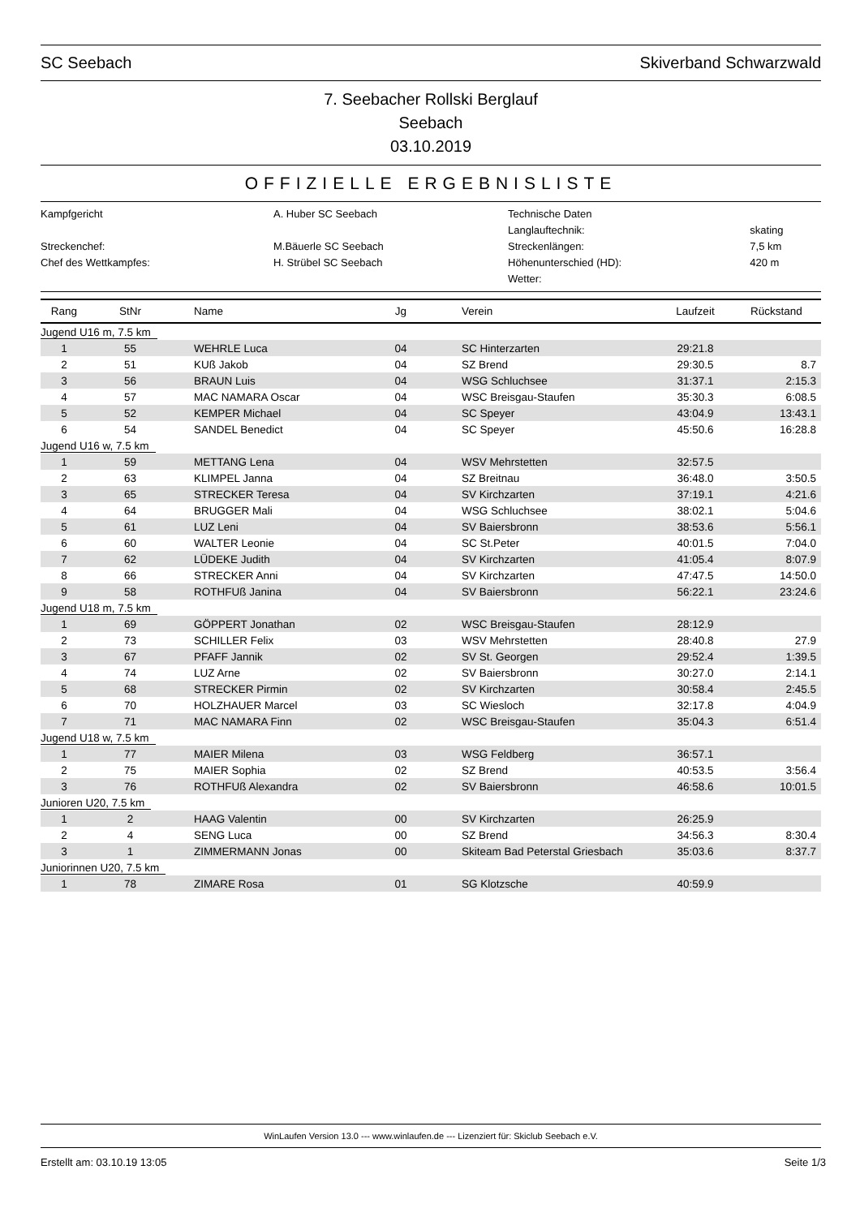SC Seebach Skiverband Schwarzwald
7. Seebacher Rollski Berglauf
Seebach
03.10.2019
OFFIZIELLE ERGEBNISLISTE
| Kampfgericht | A. Huber SC Seebach | Technische Daten | |
| | | Langlauftechnik: | skating |
| Streckenchef: | M.Bäuerle SC Seebach | Streckenlängen: | 7,5 km |
| Chef des Wettkampfes: | H. Strübel SC Seebach | Höhenunterschied (HD): | 420 m |
| | | Wetter: | |
| Rang | StNr | Name | Jg | Verein | Laufzeit | Rückstand |
| --- | --- | --- | --- | --- | --- | --- |
| Jugend U16 m, 7.5 km | | | | | | |
| 1 | 55 | WEHRLE Luca | 04 | SC Hinterzarten | 29:21.8 | |
| 2 | 51 | KUß Jakob | 04 | SZ Brend | 29:30.5 | 8.7 |
| 3 | 56 | BRAUN Luis | 04 | WSG Schluchsee | 31:37.1 | 2:15.3 |
| 4 | 57 | MAC NAMARA Oscar | 04 | WSC Breisgau-Staufen | 35:30.3 | 6:08.5 |
| 5 | 52 | KEMPER Michael | 04 | SC Speyer | 43:04.9 | 13:43.1 |
| 6 | 54 | SANDEL Benedict | 04 | SC Speyer | 45:50.6 | 16:28.8 |
| Jugend U16 w, 7.5 km | | | | | | |
| 1 | 59 | METTANG Lena | 04 | WSV Mehrstetten | 32:57.5 | |
| 2 | 63 | KLIMPEL Janna | 04 | SZ Breitnau | 36:48.0 | 3:50.5 |
| 3 | 65 | STRECKER Teresa | 04 | SV Kirchzarten | 37:19.1 | 4:21.6 |
| 4 | 64 | BRUGGER Mali | 04 | WSG Schluchsee | 38:02.1 | 5:04.6 |
| 5 | 61 | LUZ Leni | 04 | SV Baiersbronn | 38:53.6 | 5:56.1 |
| 6 | 60 | WALTER Leonie | 04 | SC St.Peter | 40:01.5 | 7:04.0 |
| 7 | 62 | LÜDEKE Judith | 04 | SV Kirchzarten | 41:05.4 | 8:07.9 |
| 8 | 66 | STRECKER Anni | 04 | SV Kirchzarten | 47:47.5 | 14:50.0 |
| 9 | 58 | ROTHFUß Janina | 04 | SV Baiersbronn | 56:22.1 | 23:24.6 |
| Jugend U18 m, 7.5 km | | | | | | |
| 1 | 69 | GÖPPERT Jonathan | 02 | WSC Breisgau-Staufen | 28:12.9 | |
| 2 | 73 | SCHILLER Felix | 03 | WSV Mehrstetten | 28:40.8 | 27.9 |
| 3 | 67 | PFAFF Jannik | 02 | SV St. Georgen | 29:52.4 | 1:39.5 |
| 4 | 74 | LUZ Arne | 02 | SV Baiersbronn | 30:27.0 | 2:14.1 |
| 5 | 68 | STRECKER Pirmin | 02 | SV Kirchzarten | 30:58.4 | 2:45.5 |
| 6 | 70 | HOLZHAUER Marcel | 03 | SC Wiesloch | 32:17.8 | 4:04.9 |
| 7 | 71 | MAC NAMARA Finn | 02 | WSC Breisgau-Staufen | 35:04.3 | 6:51.4 |
| Jugend U18 w, 7.5 km | | | | | | |
| 1 | 77 | MAIER Milena | 03 | WSG Feldberg | 36:57.1 | |
| 2 | 75 | MAIER Sophia | 02 | SZ Brend | 40:53.5 | 3:56.4 |
| 3 | 76 | ROTHFUß Alexandra | 02 | SV Baiersbronn | 46:58.6 | 10:01.5 |
| Junioren U20, 7.5 km | | | | | | |
| 1 | 2 | HAAG Valentin | 00 | SV Kirchzarten | 26:25.9 | |
| 2 | 4 | SENG Luca | 00 | SZ Brend | 34:56.3 | 8:30.4 |
| 3 | 1 | ZIMMERMANN Jonas | 00 | Skiteam Bad Peterstal Griesbach | 35:03.6 | 8:37.7 |
| Juniorinnen U20, 7.5 km | | | | | | |
| 1 | 78 | ZIMARE Rosa | 01 | SG Klotzsche | 40:59.9 | |
WinLaufen Version 13.0 --- www.winlaufen.de --- Lizenziert für: Skiclub Seebach e.V.
Erstellt am: 03.10.19 13:05 Seite 1/3